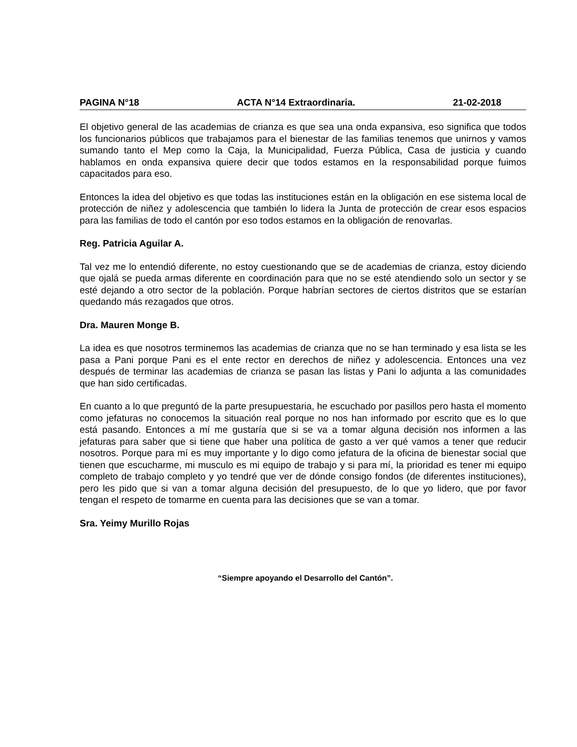PAGINA N°18 ACTA N°14 Extraordinaria. 21-02-2018
El objetivo general de las academias de crianza es que sea una onda expansiva, eso significa que todos los funcionarios públicos que trabajamos para el bienestar de las familias tenemos que unirnos y vamos sumando tanto el Mep como la Caja, la Municipalidad, Fuerza Pública, Casa de justicia y cuando hablamos en onda expansiva quiere decir que todos estamos en la responsabilidad porque fuimos capacitados para eso.
Entonces la idea del objetivo es que todas las instituciones están en la obligación en ese sistema local de protección de niñez y adolescencia que también lo lidera la Junta de protección de crear esos espacios para las familias de todo el cantón por eso todos estamos en la obligación de renovarlas.
Reg. Patricia Aguilar A.
Tal vez me lo entendió diferente, no estoy cuestionando que se de academias de crianza, estoy diciendo que ojalá se pueda armas diferente en coordinación para que no se esté atendiendo solo un sector y se esté dejando a otro sector de la población. Porque habrían sectores de ciertos distritos que se estarían quedando más rezagados que otros.
Dra. Mauren Monge B.
La idea es que nosotros terminemos las academias de crianza que no se han terminado y esa lista se les pasa a Pani porque Pani es el ente rector en derechos de niñez y adolescencia. Entonces una vez después de terminar las academias de crianza se pasan las listas y Pani lo adjunta a las comunidades que han sido certificadas.
En cuanto a lo que preguntó de la parte presupuestaria, he escuchado por pasillos pero hasta el momento como jefaturas no conocemos la situación real porque no nos han informado por escrito que es lo que está pasando. Entonces a mí me gustaría que si se va a tomar alguna decisión nos informen a las jefaturas para saber que si tiene que haber una política de gasto a ver qué vamos a tener que reducir nosotros. Porque para mí es muy importante y lo digo como jefatura de la oficina de bienestar social que tienen que escucharme, mi musculo es mi equipo de trabajo y si para mí, la prioridad es tener mi equipo completo de trabajo completo y yo tendré que ver de dónde consigo fondos (de diferentes instituciones), pero les pido que si van a tomar alguna decisión del presupuesto, de lo que yo lidero, que por favor tengan el respeto de tomarme en cuenta para las decisiones que se van a tomar.
Sra. Yeimy Murillo Rojas
“Siempre apoyando el Desarrollo del Cantón”.